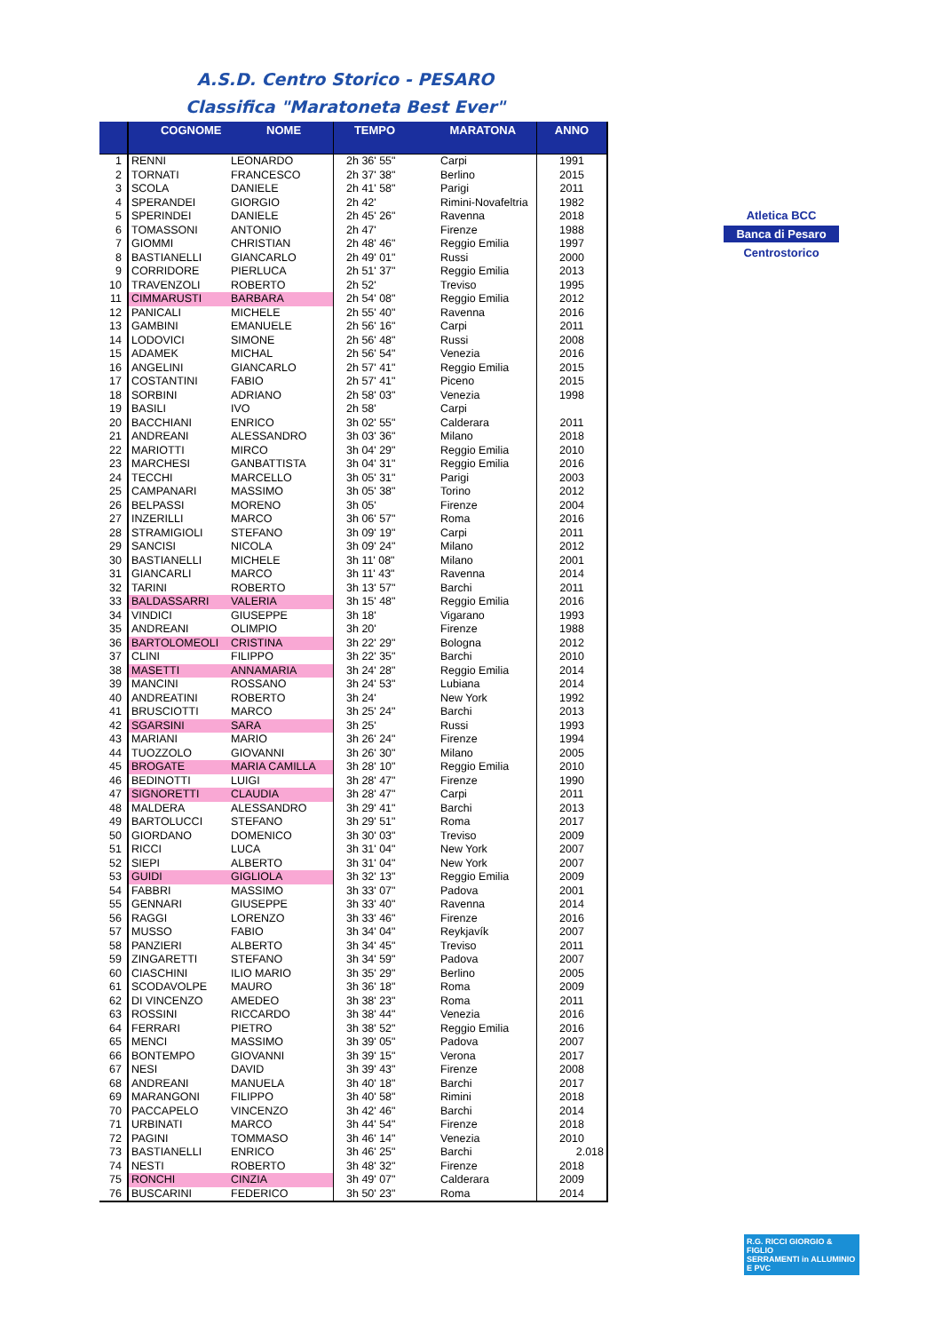A.S.D. Centro Storico - PESARO
Classifica "Maratoneta Best Ever"
| | COGNOME NOME | | TEMPO MARATONA | | ANNO |
| --- | --- | --- | --- | --- | --- |
| 1 | RENNI | LEONARDO | 2h 36' 55" | Carpi | 1991 |
| 2 | TORNATI | FRANCESCO | 2h 37' 38" | Berlino | 2015 |
| 3 | SCOLA | DANIELE | 2h 41' 58" | Parigi | 2011 |
| 4 | SPERANDEI | GIORGIO | 2h 42' | Rimini-Novafeltria | 1982 |
| 5 | SPERINDEI | DANIELE | 2h 45' 26" | Ravenna | 2018 |
| 6 | TOMASSONI | ANTONIO | 2h 47' | Firenze | 1988 |
| 7 | GIOMMI | CHRISTIAN | 2h 48' 46" | Reggio Emilia | 1997 |
| 8 | BASTIANELLI | GIANCARLO | 2h 49' 01" | Russi | 2000 |
| 9 | CORRIDORE | PIERLUCA | 2h 51' 37" | Reggio Emilia | 2013 |
| 10 | TRAVENZOLI | ROBERTO | 2h 52' | Treviso | 1995 |
| 11 | CIMMARUSTI | BARBARA | 2h 54' 08" | Reggio Emilia | 2012 |
| 12 | PANICALI | MICHELE | 2h 55' 40" | Ravenna | 2016 |
| 13 | GAMBINI | EMANUELE | 2h 56' 16" | Carpi | 2011 |
| 14 | LODOVICI | SIMONE | 2h 56' 48" | Russi | 2008 |
| 15 | ADAMEK | MICHAL | 2h 56' 54" | Venezia | 2016 |
| 16 | ANGELINI | GIANCARLO | 2h 57' 41" | Reggio Emilia | 2015 |
| 17 | COSTANTINI | FABIO | 2h 57' 41" | Piceno | 2015 |
| 18 | SORBINI | ADRIANO | 2h 58' 03" | Venezia | 1998 |
| 19 | BASILI | IVO | 2h 58' | Carpi | |
| 20 | BACCHIANI | ENRICO | 3h 02' 55" | Calderara | 2011 |
| 21 | ANDREANI | ALESSANDRO | 3h 03' 36" | Milano | 2018 |
| 22 | MARIOTTI | MIRCO | 3h 04' 29" | Reggio Emilia | 2010 |
| 23 | MARCHESI | GANBATTISTA | 3h 04' 31" | Reggio Emilia | 2016 |
| 24 | TECCHI | MARCELLO | 3h 05' 31" | Parigi | 2003 |
| 25 | CAMPANARI | MASSIMO | 3h 05' 38" | Torino | 2012 |
| 26 | BELPASSI | MORENO | 3h 05' | Firenze | 2004 |
| 27 | INZERILLI | MARCO | 3h 06' 57" | Roma | 2016 |
| 28 | STRAMIGIOLI | STEFANO | 3h 09' 19" | Carpi | 2011 |
| 29 | SANCISI | NICOLA | 3h 09' 24" | Milano | 2012 |
| 30 | BASTIANELLI | MICHELE | 3h 11' 08" | Milano | 2001 |
| 31 | GIANCARLI | MARCO | 3h 11' 43" | Ravenna | 2014 |
| 32 | TARINI | ROBERTO | 3h 13' 57" | Barchi | 2011 |
| 33 | BALDASSARRI | VALERIA | 3h 15' 48" | Reggio Emilia | 2016 |
| 34 | VINDICI | GIUSEPPE | 3h 18' | Vigarano | 1993 |
| 35 | ANDREANI | OLIMPIO | 3h 20' | Firenze | 1988 |
| 36 | BARTOLOMEOLI | CRISTINA | 3h 22' 29" | Bologna | 2012 |
| 37 | CLINI | FILIPPO | 3h 22' 35" | Barchi | 2010 |
| 38 | MASETTI | ANNAMARIA | 3h 24' 28" | Reggio Emilia | 2014 |
| 39 | MANCINI | ROSSANO | 3h 24' 53" | Lubiana | 2014 |
| 40 | ANDREATINI | ROBERTO | 3h 24' | New York | 1992 |
| 41 | BRUSCIOTTI | MARCO | 3h 25' 24" | Barchi | 2013 |
| 42 | SGARSINI | SARA | 3h 25' | Russi | 1993 |
| 43 | MARIANI | MARIO | 3h 26' 24" | Firenze | 1994 |
| 44 | TUOZZOLO | GIOVANNI | 3h 26' 30" | Milano | 2005 |
| 45 | BROGATE | MARIA CAMILLA | 3h 28' 10" | Reggio Emilia | 2010 |
| 46 | BEDINOTTI | LUIGI | 3h 28' 47" | Firenze | 1990 |
| 47 | SIGNORETTI | CLAUDIA | 3h 28' 47" | Carpi | 2011 |
| 48 | MALDERA | ALESSANDRO | 3h 29' 41" | Barchi | 2013 |
| 49 | BARTOLUCCI | STEFANO | 3h 29' 51" | Roma | 2017 |
| 50 | GIORDANO | DOMENICO | 3h 30' 03" | Treviso | 2009 |
| 51 | RICCI | LUCA | 3h 31' 04" | New York | 2007 |
| 52 | SIEPI | ALBERTO | 3h 31' 04" | New York | 2007 |
| 53 | GUIDI | GIGLIOLA | 3h 32' 13" | Reggio Emilia | 2009 |
| 54 | FABBRI | MASSIMO | 3h 33' 07" | Padova | 2001 |
| 55 | GENNARI | GIUSEPPE | 3h 33' 40" | Ravenna | 2014 |
| 56 | RAGGI | LORENZO | 3h 33' 46" | Firenze | 2016 |
| 57 | MUSSO | FABIO | 3h 34' 04" | Reykjavík | 2007 |
| 58 | PANZIERI | ALBERTO | 3h 34' 45" | Treviso | 2011 |
| 59 | ZINGARETTI | STEFANO | 3h 34' 59" | Padova | 2007 |
| 60 | CIASCHINI | ILIO MARIO | 3h 35' 29" | Berlino | 2005 |
| 61 | SCODAVOLPE | MAURO | 3h 36' 18" | Roma | 2009 |
| 62 | DI VINCENZO | AMEDEO | 3h 38' 23" | Roma | 2011 |
| 63 | ROSSINI | RICCARDO | 3h 38' 44" | Venezia | 2016 |
| 64 | FERRARI | PIETRO | 3h 38' 52" | Reggio Emilia | 2016 |
| 65 | MENCI | MASSIMO | 3h 39' 05" | Padova | 2007 |
| 66 | BONTEMPO | GIOVANNI | 3h 39' 15" | Verona | 2017 |
| 67 | NESI | DAVID | 3h 39' 43" | Firenze | 2008 |
| 68 | ANDREANI | MANUELA | 3h 40' 18" | Barchi | 2017 |
| 69 | MARANGONI | FILIPPO | 3h 40' 58" | Rimini | 2018 |
| 70 | PACCAPELO | VINCENZO | 3h 42' 46" | Barchi | 2014 |
| 71 | URBINATI | MARCO | 3h 44' 54" | Firenze | 2018 |
| 72 | PAGINI | TOMMASO | 3h 46' 14" | Venezia | 2010 |
| 73 | BASTIANELLI | ENRICO | 3h 46' 25" | Barchi | 2.018 |
| 74 | NESTI | ROBERTO | 3h 48' 32" | Firenze | 2018 |
| 75 | RONCHI | CINZIA | 3h 49' 07" | Calderara | 2009 |
| 76 | BUSCARINI | FEDERICO | 3h 50' 23" | Roma | 2014 |
Atletica BCC
Banca di Pesaro
Centrostorico
R.G. RICCI GIORGIO & FIGLIO
SERRAMENTI in ALLUMINIO E PVC